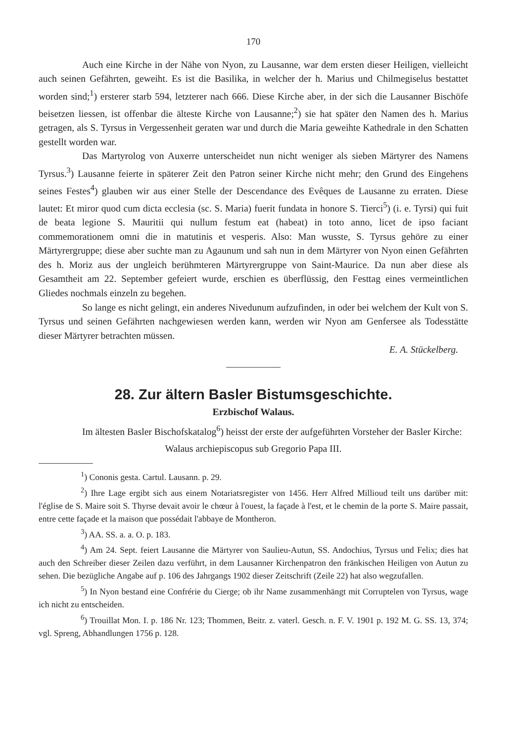170
Auch eine Kirche in der Nähe von Nyon, zu Lausanne, war dem ersten dieser Heiligen, vielleicht auch seinen Gefährten, geweiht. Es ist die Basilika, in welcher der h. Marius und Chilmegiselus bestattet worden sind;<sup>1</sup>) ersterer starb 594, letzterer nach 666. Diese Kirche aber, in der sich die Lausanner Bischöfe beisetzen liessen, ist offenbar die älteste Kirche von Lausanne;<sup>2</sup>) sie hat später den Namen des h. Marius getragen, als S. Tyrsus in Vergessenheit geraten war und durch die Maria geweihte Kathedrale in den Schatten gestellt worden war.
Das Martyrolog von Auxerre unterscheidet nun nicht weniger als sieben Märtyrer des Namens Tyrsus.<sup>3</sup>) Lausanne feierte in späterer Zeit den Patron seiner Kirche nicht mehr; den Grund des Eingehens seines Festes<sup>4</sup>) glauben wir aus einer Stelle der Descendance des Evêques de Lausanne zu erraten. Diese lautet: Et miror quod cum dicta ecclesia (sc. S. Maria) fuerit fundata in honore S. Tierci<sup>5</sup>) (i. e. Tyrsi) qui fuit de beata legione S. Mauritii qui nullum festum eat (habeat) in toto anno, licet de ipso faciant commemorationem omni die in matutinis et vesperis. Also: Man wusste, S. Tyrsus gehöre zu einer Märtyrergruppe; diese aber suchte man zu Agaunum und sah nun in dem Märtyrer von Nyon einen Gefährten des h. Moriz aus der ungleich berühmteren Märtyrergruppe von Saint-Maurice. Da nun aber diese als Gesamtheit am 22. September gefeiert wurde, erschien es überflüssig, den Festtag eines vermeintlichen Gliedes nochmals einzeln zu begehen.
So lange es nicht gelingt, ein anderes Nivedunum aufzufinden, in oder bei welchem der Kult von S. Tyrsus und seinen Gefährten nachgewiesen werden kann, werden wir Nyon am Genfersee als Todesstätte dieser Märtyrer betrachten müssen.
E. A. Stückelberg.
28. Zur ältern Basler Bistumsgeschichte.
Erzbischof Walaus.
Im ältesten Basler Bischofskatalog<sup>6</sup>) heisst der erste der aufgeführten Vorsteher der Basler Kirche:
Walaus archiepiscopus sub Gregorio Papa III.
<sup>1</sup>) Cononis gesta. Cartul. Lausann. p. 29.
<sup>2</sup>) Ihre Lage ergibt sich aus einem Notariatsregister von 1456. Herr Alfred Millioud teilt uns darüber mit: l'église de S. Maire soit S. Thyrse devait avoir le chœur à l'ouest, la façade à l'est, et le chemin de la porte S. Maire passait, entre cette façade et la maison que possédait l'abbaye de Montheron.
<sup>3</sup>) AA. SS. a. a. O. p. 183.
<sup>4</sup>) Am 24. Sept. feiert Lausanne die Märtyrer von Saulieu-Autun, SS. Andochius, Tyrsus und Felix; dies hat auch den Schreiber dieser Zeilen dazu verführt, in dem Lausanner Kirchenpatron den fränkischen Heiligen von Autun zu sehen. Die bezügliche Angabe auf p. 106 des Jahrgangs 1902 dieser Zeitschrift (Zeile 22) hat also wegzufallen.
<sup>5</sup>) In Nyon bestand eine Confrérie du Cierge; ob ihr Name zusammenhängt mit Corruptelen von Tyrsus, wage ich nicht zu entscheiden.
<sup>6</sup>) Trouillat Mon. I. p. 186 Nr. 123; Thommen, Beitr. z. vaterl. Gesch. n. F. V. 1901 p. 192 M. G. SS. 13, 374; vgl. Spreng, Abhandlungen 1756 p. 128.